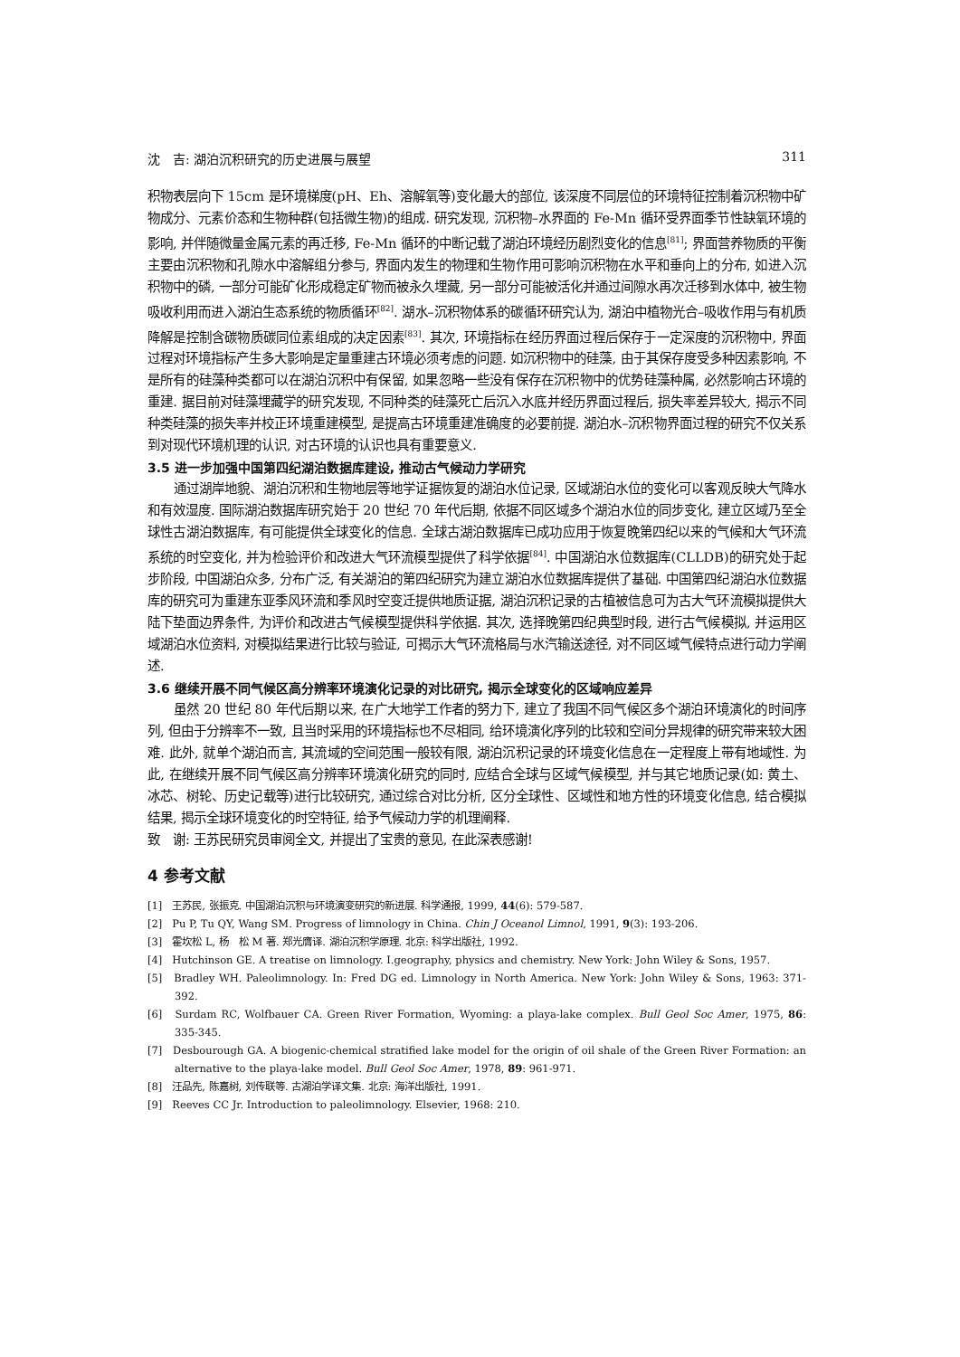沈　吉: 湖泊沉积研究的历史进展与展望 311
积物表层向下 15cm 是环境梯度(pH、Eh、溶解氧等)变化最大的部位, 该深度不同层位的环境特征控制着沉积物中矿物成分、元素价态和生物种群(包括微生物)的组成. 研究发现, 沉积物–水界面的 Fe-Mn 循环受界面季节性缺氧环境的影响, 并伴随微量金属元素的再迁移, Fe-Mn 循环的中断记载了湖泊环境经历剧烈变化的信息<sup>[81]</sup>; 界面营养物质的平衡主要由沉积物和孔隙水中溶解组分参与, 界面内发生的物理和生物作用可影响沉积物在水平和垂向上的分布, 如进入沉积物中的磷, 一部分可能矿化形成稳定矿物而被永久埋藏, 另一部分可能被活化并通过间隙水再次迁移到水体中, 被生物吸收利用而进入湖泊生态系统的物质循环<sup>[82]</sup>. 湖水–沉积物体系的碳循环研究认为, 湖泊中植物光合–吸收作用与有机质降解是控制含碳物质碳同位素组成的决定因素<sup>[83]</sup>. 其次, 环境指标在经历界面过程后保存于一定深度的沉积物中, 界面过程对环境指标产生多大影响是定量重建古环境必须考虑的问题. 如沉积物中的硅藻, 由于其保存度受多种因素影响, 不是所有的硅藻种类都可以在湖泊沉积中有保留, 如果忽略一些没有保存在沉积物中的优势硅藻种属, 必然影响古环境的重建. 据目前对硅藻埋藏学的研究发现, 不同种类的硅藻死亡后沉入水底并经历界面过程后, 损失率差异较大, 揭示不同种类硅藻的损失率并校正环境重建模型, 是提高古环境重建准确度的必要前提. 湖泊水–沉积物界面过程的研究不仅关系到对现代环境机理的认识, 对古环境的认识也具有重要意义.
3.5 进一步加强中国第四纪湖泊数据库建设, 推动古气候动力学研究
通过湖岸地貌、湖泊沉积和生物地层等地学证据恢复的湖泊水位记录, 区域湖泊水位的变化可以客观反映大气降水和有效湿度. 国际湖泊数据库研究始于 20 世纪 70 年代后期, 依据不同区域多个湖泊水位的同步变化, 建立区域乃至全球性古湖泊数据库, 有可能提供全球变化的信息. 全球古湖泊数据库已成功应用于恢复晚第四纪以来的气候和大气环流系统的时空变化, 并为检验评价和改进大气环流模型提供了科学依据<sup>[84]</sup>. 中国湖泊水位数据库(CLLDB)的研究处于起步阶段, 中国湖泊众多, 分布广泛, 有关湖泊的第四纪研究为建立湖泊水位数据库提供了基础. 中国第四纪湖泊水位数据库的研究可为重建东亚季风环流和季风时空变迁提供地质证据, 湖泊沉积记录的古植被信息可为古大气环流模拟提供大陆下垫面边界条件, 为评价和改进古气候模型提供科学依据. 其次, 选择晚第四纪典型时段, 进行古气候模拟, 并运用区域湖泊水位资料, 对模拟结果进行比较与验证, 可揭示大气环流格局与水汽输送途径, 对不同区域气候特点进行动力学阐述.
3.6 继续开展不同气候区高分辨率环境演化记录的对比研究, 揭示全球变化的区域响应差异
虽然 20 世纪 80 年代后期以来, 在广大地学工作者的努力下, 建立了我国不同气候区多个湖泊环境演化的时间序列, 但由于分辨率不一致, 且当时采用的环境指标也不尽相同, 给环境演化序列的比较和空间分异规律的研究带来较大困难. 此外, 就单个湖泊而言, 其流域的空间范围一般较有限, 湖泊沉积记录的环境变化信息在一定程度上带有地域性. 为此, 在继续开展不同气候区高分辨率环境演化研究的同时, 应结合全球与区域气候模型, 并与其它地质记录(如: 黄土、冰芯、树轮、历史记载等)进行比较研究, 通过综合对比分析, 区分全球性、区域性和地方性的环境变化信息, 结合模拟结果, 揭示全球环境变化的时空特征, 给予气候动力学的机理阐释.
致　谢: 王苏民研究员审阅全文, 并提出了宝贵的意见, 在此深表感谢!
4 参考文献
[1]　王苏民, 张振克. 中国湖泊沉积与环境演变研究的新进展. 科学通报, 1999, 44(6): 579-587.
[2]　Pu P, Tu QY, Wang SM. Progress of limnology in China. Chin J Oceanol Limnol, 1991, 9(3): 193-206.
[3]　霍坎松 L, 杨　松 M 著. 郑光膺译. 湖泊沉积学原理. 北京: 科学出版社, 1992.
[4]　Hutchinson GE. A treatise on limnology. Ⅰ.geography, physics and chemistry. New York: John Wiley & Sons, 1957.
[5]　Bradley WH. Paleolimnology. In: Fred DG ed. Limnology in North America. New York: John Wiley & Sons, 1963: 371-392.
[6]　Surdam RC, Wolfbauer CA. Green River Formation, Wyoming: a playa-lake complex. Bull Geol Soc Amer, 1975, 86: 335-345.
[7]　Desbourough GA. A biogenic-chemical stratified lake model for the origin of oil shale of the Green River Formation: an alternative to the playa-lake model. Bull Geol Soc Amer, 1978, 89: 961-971.
[8]　汪品先, 陈嘉树, 刘传联等. 古湖泊学译文集. 北京: 海洋出版社, 1991.
[9]　Reeves CC Jr. Introduction to paleolimnology. Elsevier, 1968: 210.